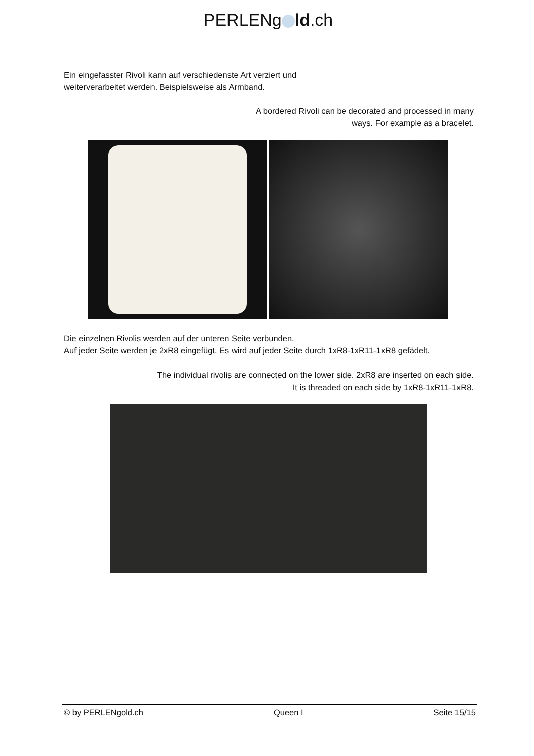PERLENg ld.ch
Ein eingefasster Rivoli kann auf verschiedenste Art verziert und
weiterverarbeitet werden. Beispielsweise als Armband.
A bordered Rivoli can be decorated and processed in many
ways. For example as a bracelet.
Die einzelnen Rivolis werden auf der unteren Seite verbunden.
Auf jeder Seite werden je 2xR8 eingefügt. Es wird auf jeder Seite durch 1xR8-1xR11-1xR8 gefädelt.
The individual rivolis are connected on the lower side. 2xR8 are inserted on each side.
It is threaded on each side by 1xR8-1xR11-1xR8.
© by PERLENgold.ch Queen I Seite 15/15